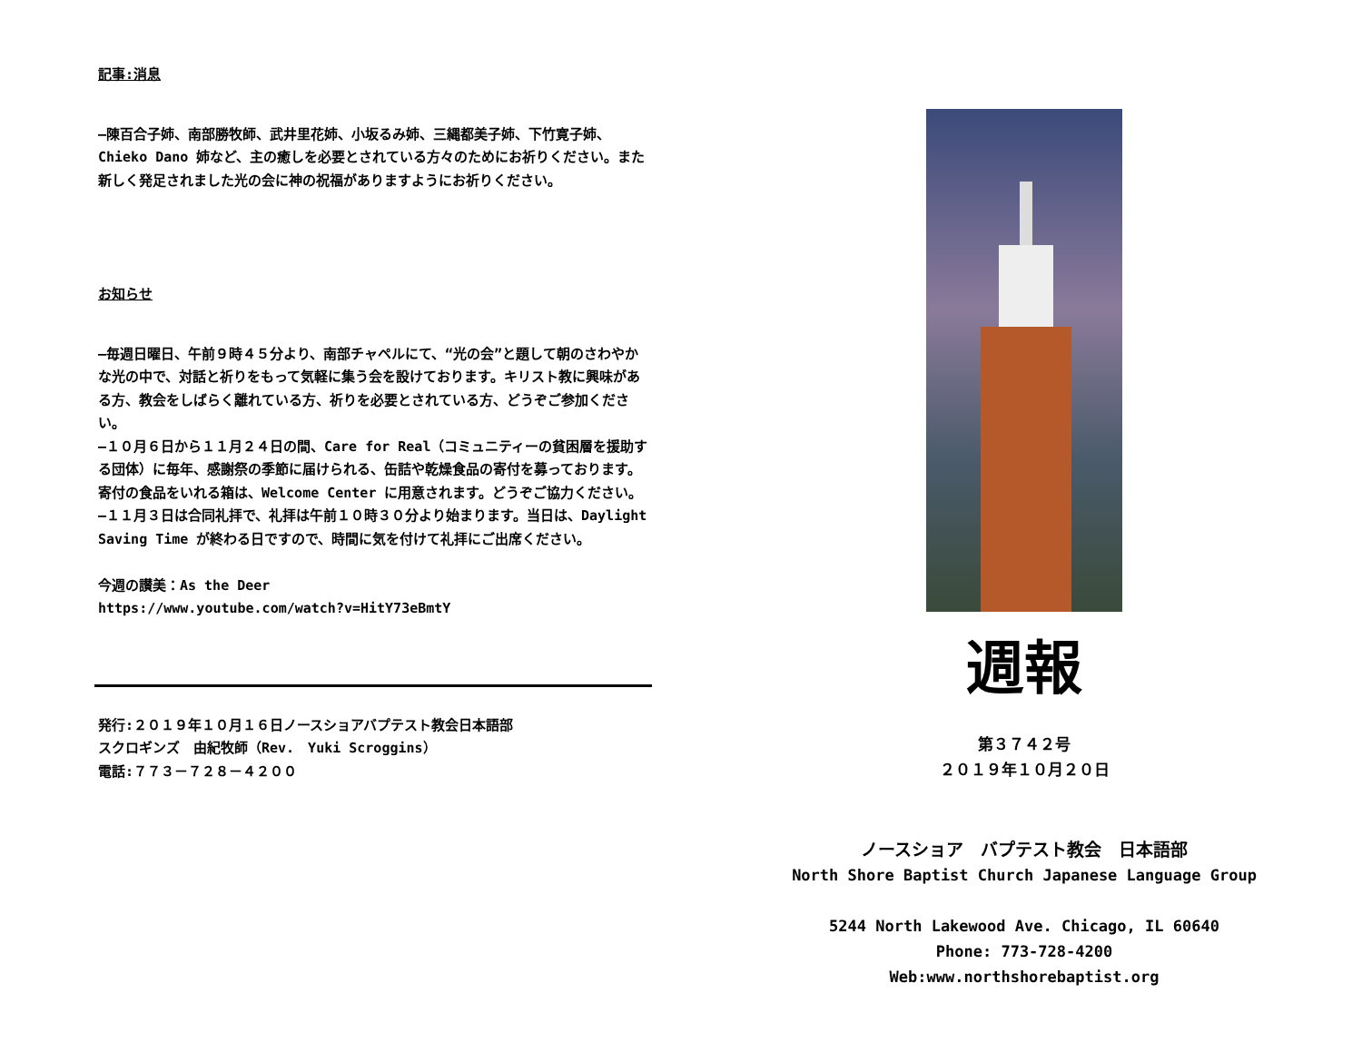記事:消息
—陳百合子姉、南部勝牧師、武井里花姉、小坂るみ姉、三縄都美子姉、下竹寛子姉、Chieko Dano 姉など、主の癒しを必要とされている方々のためにお祈りください。また新しく発足されました光の会に神の祝福がありますようにお祈りください。
お知らせ
—毎週日曜日、午前９時４５分より、南部チャペルにて、“光の会”と題して朝のさわやかな光の中で、対話と祈りをもって気軽に集う会を設けております。キリスト教に興味がある方、教会をしばらく離れている方、祈りを必要とされている方、どうぞご参加ください。
—１０月６日から１１月２４日の間、Care for Real（コミュニティーの貧困層を援助する団体）に毎年、感謝祭の季節に届けられる、缶詰や乾燥食品の寄付を募っております。寄付の食品をいれる箱は、Welcome Center に用意されます。どうぞご協力ください。
—１１月３日は合同礼拝で、礼拝は午前１０時３０分より始まります。当日は、Daylight Saving Time が終わる日ですので、時間に気を付けて礼拝にご出席ください。
今週の讃美：As the Deer
https://www.youtube.com/watch?v=HitY73eBmtY
発行:２０１９年１０月１６日ノースショアバプテスト教会日本語部
スクロギンズ　由紀牧師（Rev.　Yuki Scroggins）
電話:７７３－７２８－４２００
週報
第３７４２号
２０１９年１０月２０日
ノースショア　バプテスト教会　日本語部
North Shore Baptist Church Japanese Language Group
5244 North Lakewood Ave. Chicago, IL 60640
Phone: 773-728-4200
Web:www.northshorebaptist.org